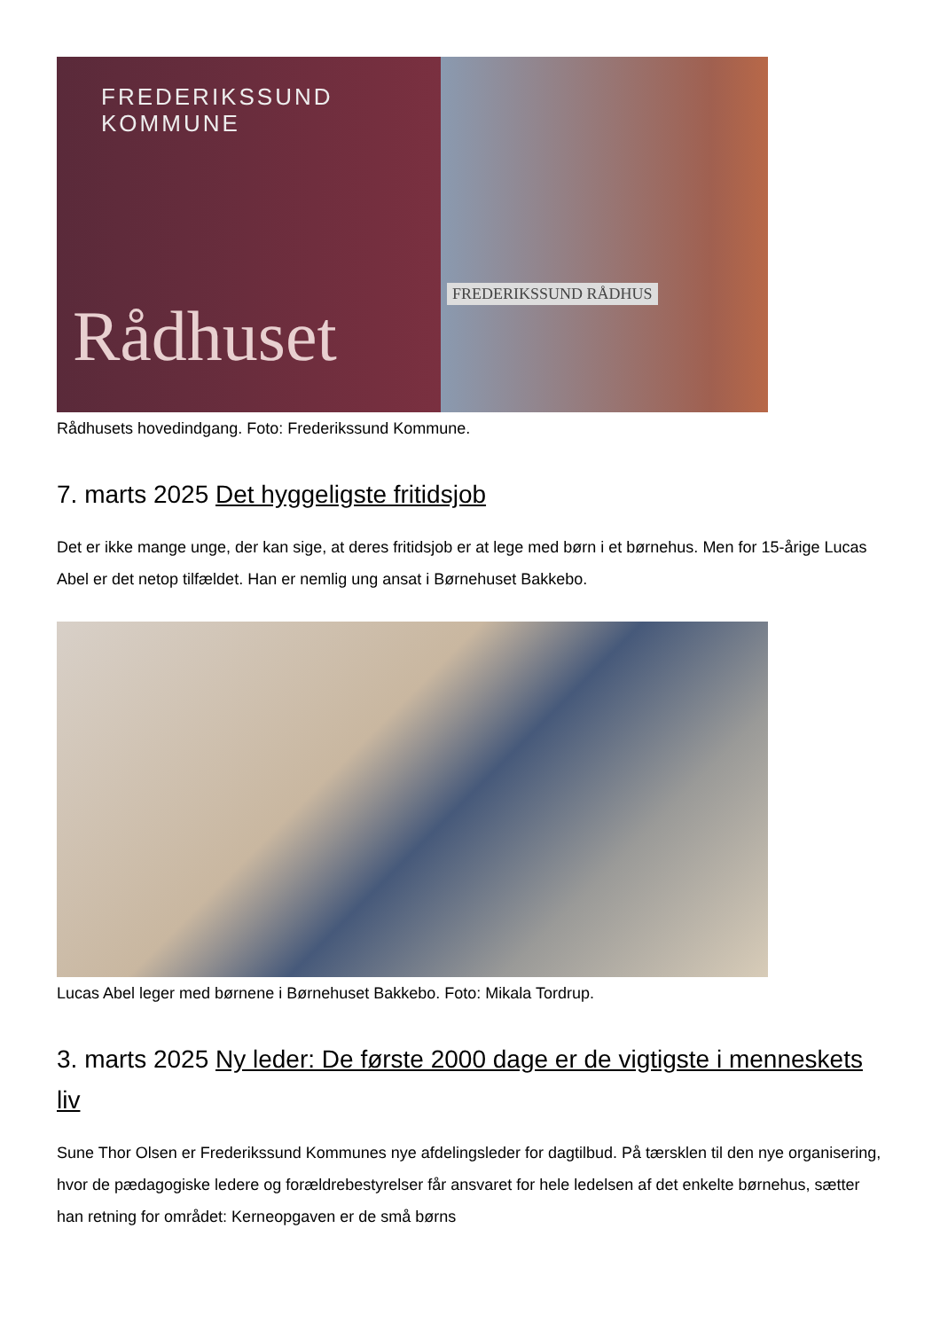FREDERIKSSUND
KOMMUNE
Rådhuset
FREDERIKSSUND RÅDHUS
Rådhusets hovedindgang. Foto: Frederikssund Kommune.
7. marts 2025 Det hyggeligste fritidsjob
Det er ikke mange unge, der kan sige, at deres fritidsjob er at lege med børn i et børnehus. Men for 15-årige Lucas Abel er det netop tilfældet. Han er nemlig ung ansat i Børnehuset Bakkebo.
Lucas Abel leger med børnene i Børnehuset Bakkebo. Foto: Mikala Tordrup.
3. marts 2025 Ny leder: De første 2000 dage er de vigtigste i menneskets liv
Sune Thor Olsen er Frederikssund Kommunes nye afdelingsleder for dagtilbud. På tærsklen til den nye organisering, hvor de pædagogiske ledere og forældrebestyrelser får ansvaret for hele ledelsen af det enkelte børnehus, sætter han retning for området: Kerneopgaven er de små børns